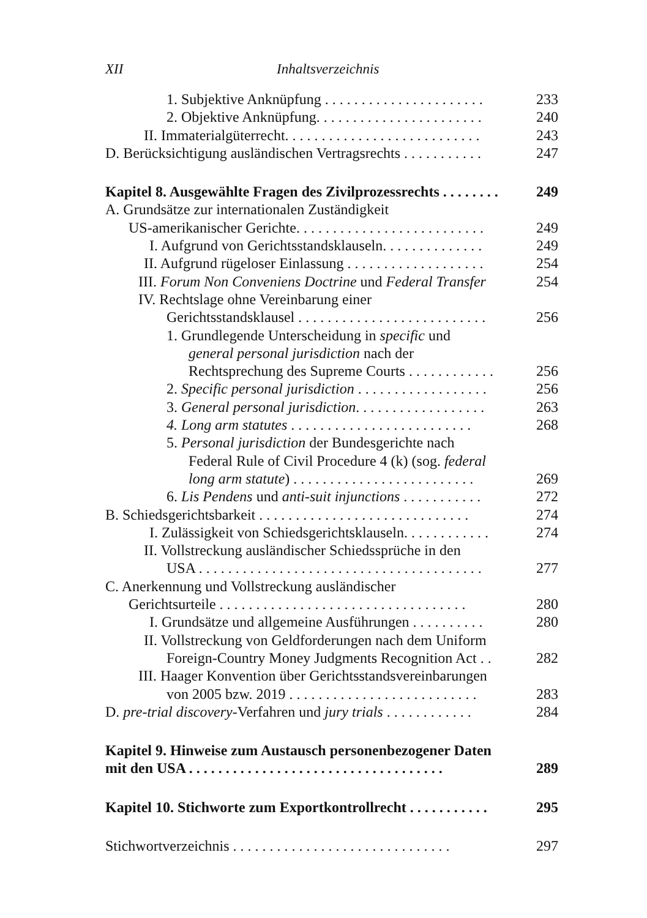XII Inhaltsverzeichnis
1. Subjektive Anknüpfung . . . . . . . . . . . . . . . . . . . . . . 233
2. Objektive Anknüpfung. . . . . . . . . . . . . . . . . . . . . . . 240
II. Immaterialgüterrecht. . . . . . . . . . . . . . . . . . . . . . . . . . . 243
D. Berücksichtigung ausländischen Vertragsrechts . . . . . . . . . . . 247
Kapitel 8. Ausgewählte Fragen des Zivilprozessrechts . . . . . . . . 249
A. Grundsätze zur internationalen Zuständigkeit
US-amerikanischer Gerichte. . . . . . . . . . . . . . . . . . . . . . . . . . 249
I. Aufgrund von Gerichtsstandsklauseln. . . . . . . . . . . . . . 249
II. Aufgrund rügeloser Einlassung . . . . . . . . . . . . . . . . . . . 254
III. Forum Non Conveniens Doctrine und Federal Transfer 254
IV. Rechtslage ohne Vereinbarung einer
Gerichtsstandsklausel . . . . . . . . . . . . . . . . . . . . . . . . . . 256
1. Grundlegende Unterscheidung in specific und
general personal jurisdiction nach der
Rechtsprechung des Supreme Courts . . . . . . . . . . . . 256
2. Specific personal jurisdiction . . . . . . . . . . . . . . . . . . 256
3. General personal jurisdiction. . . . . . . . . . . . . . . . . . 263
4. Long arm statutes . . . . . . . . . . . . . . . . . . . . . . . . . 268
5. Personal jurisdiction der Bundesgerichte nach
Federal Rule of Civil Procedure 4 (k) (sog. federal
long arm statute) . . . . . . . . . . . . . . . . . . . . . . . . . 269
6. Lis Pendens und anti-suit injunctions . . . . . . . . . . . 272
B. Schiedsgerichtsbarkeit . . . . . . . . . . . . . . . . . . . . . . . . . . . . . 274
I. Zulässigkeit von Schiedsgerichtsklauseln. . . . . . . . . . . . 274
II. Vollstreckung ausländischer Schiedssprüche in den
USA . . . . . . . . . . . . . . . . . . . . . . . . . . . . . . . . . . . . . . . 277
C. Anerkennung und Vollstreckung ausländischer
Gerichtsurteile . . . . . . . . . . . . . . . . . . . . . . . . . . . . . . . . . . 280
I. Grundsätze und allgemeine Ausführungen . . . . . . . . . . 280
II. Vollstreckung von Geldforderungen nach dem Uniform
Foreign-Country Money Judgments Recognition Act . . 282
III. Haager Konvention über Gerichtsstandsvereinbarungen
von 2005 bzw. 2019 . . . . . . . . . . . . . . . . . . . . . . . . . . 283
D. pre-trial discovery-Verfahren und jury trials . . . . . . . . . . . . 284
Kapitel 9. Hinweise zum Austausch personenbezogener Daten
mit den USA . . . . . . . . . . . . . . . . . . . . . . . . . . . . . . . . . . . 289
Kapitel 10. Stichworte zum Exportkontrollrecht . . . . . . . . . . . 295
Stichwortverzeichnis . . . . . . . . . . . . . . . . . . . . . . . . . . . . . . 297